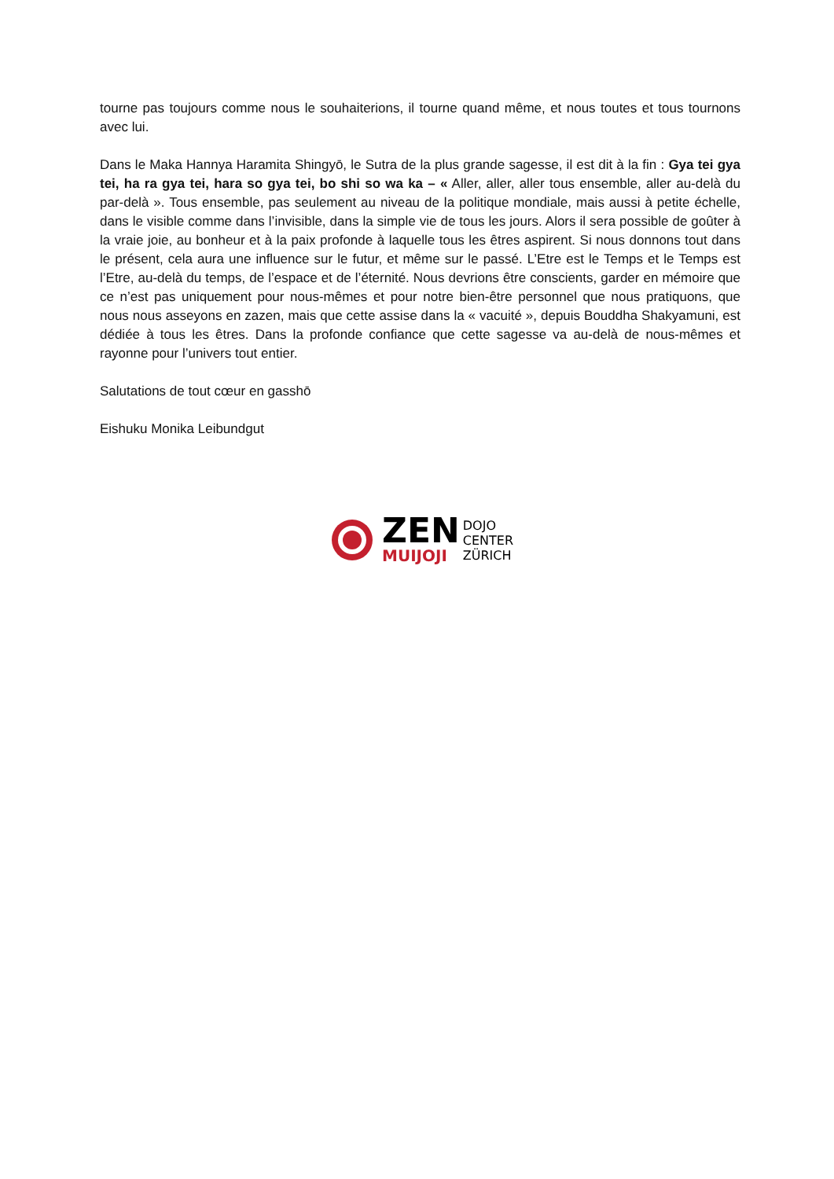tourne pas toujours comme nous le souhaiterions, il tourne quand même, et nous toutes et tous tournons avec lui.
Dans le Maka Hannya Haramita Shingyō, le Sutra de la plus grande sagesse, il est dit à la fin : Gya tei gya tei, ha ra gya tei, hara so gya tei, bo shi so wa ka – « Aller, aller, aller tous ensemble, aller au-delà du par-delà ». Tous ensemble, pas seulement au niveau de la politique mondiale, mais aussi à petite échelle, dans le visible comme dans l’invisible, dans la simple vie de tous les jours. Alors il sera possible de goûter à la vraie joie, au bonheur et à la paix profonde à laquelle tous les êtres aspirent. Si nous donnons tout dans le présent, cela aura une influence sur le futur, et même sur le passé. L’Etre est le Temps et le Temps est l’Etre, au-delà du temps, de l’espace et de l’éternité. Nous devrions être conscients, garder en mémoire que ce n’est pas uniquement pour nous-mêmes et pour notre bien-être personnel que nous pratiquons, que nous nous asseyons en zazen, mais que cette assise dans la « vacuité », depuis Bouddha Shakyamuni, est dédiée à tous les êtres. Dans la profonde confiance que cette sagesse va au-delà de nous-mêmes et rayonne pour l’univers tout entier.
Salutations de tout cœur en gasshō
Eishuku Monika Leibundgut
ZEN
MUIJOJI
DOJO
CENTER
ZÜRICH